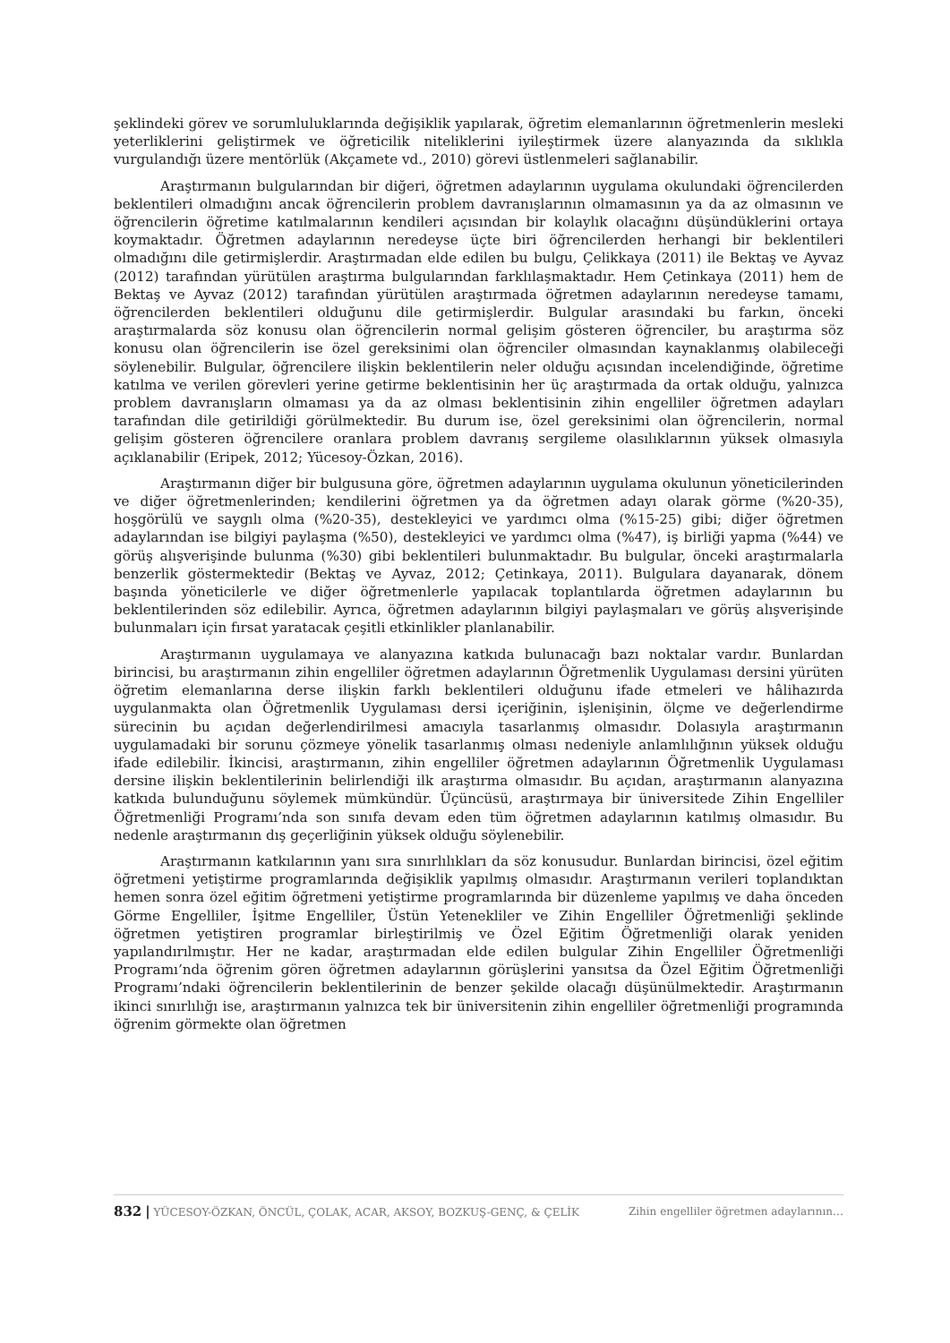şeklindeki görev ve sorumluluklarında değişiklik yapılarak, öğretim elemanlarının öğretmenlerin mesleki yeterliklerini geliştirmek ve öğreticilik niteliklerini iyileştirmek üzere alanyazında da sıklıkla vurgulandığı üzere mentörlük (Akçamete vd., 2010) görevi üstlenmeleri sağlanabilir.
Araştırmanın bulgularından bir diğeri, öğretmen adaylarının uygulama okulundaki öğrencilerden beklentileri olmadığını ancak öğrencilerin problem davranışlarının olmamasının ya da az olmasının ve öğrencilerin öğretime katılmalarının kendileri açısından bir kolaylık olacağını düşündüklerini ortaya koymaktadır. Öğretmen adaylarının neredeyse üçte biri öğrencilerden herhangi bir beklentileri olmadığını dile getirmişlerdir. Araştırmadan elde edilen bu bulgu, Çelikkaya (2011) ile Bektaş ve Ayvaz (2012) tarafından yürütülen araştırma bulgularından farklılaşmaktadır. Hem Çetinkaya (2011) hem de Bektaş ve Ayvaz (2012) tarafından yürütülen araştırmada öğretmen adaylarının neredeyse tamamı, öğrencilerden beklentileri olduğunu dile getirmişlerdir. Bulgular arasındaki bu farkın, önceki araştırmalarda söz konusu olan öğrencilerin normal gelişim gösteren öğrenciler, bu araştırma söz konusu olan öğrencilerin ise özel gereksinimi olan öğrenciler olmasından kaynaklanmış olabileceği söylenebilir. Bulgular, öğrencilere ilişkin beklentilerin neler olduğu açısından incelendiğinde, öğretime katılma ve verilen görevleri yerine getirme beklentisinin her üç araştırmada da ortak olduğu, yalnızca problem davranışların olmaması ya da az olması beklentisinin zihin engelliler öğretmen adayları tarafından dile getirildiği görülmektedir. Bu durum ise, özel gereksinimi olan öğrencilerin, normal gelişim gösteren öğrencilere oranlara problem davranış sergileme olasılıklarının yüksek olmasıyla açıklanabilir (Eripek, 2012; Yücesoy-Özkan, 2016).
Araştırmanın diğer bir bulgusuna göre, öğretmen adaylarının uygulama okulunun yöneticilerinden ve diğer öğretmenlerinden; kendilerini öğretmen ya da öğretmen adayı olarak görme (%20-35), hoşgörülü ve saygılı olma (%20-35), destekleyici ve yardımcı olma (%15-25) gibi; diğer öğretmen adaylarından ise bilgiyi paylaşma (%50), destekleyici ve yardımcı olma (%47), iş birliği yapma (%44) ve görüş alışverişinde bulunma (%30) gibi beklentileri bulunmaktadır. Bu bulgular, önceki araştırmalarla benzerlik göstermektedir (Bektaş ve Ayvaz, 2012; Çetinkaya, 2011). Bulgulara dayanarak, dönem başında yöneticilerle ve diğer öğretmenlerle yapılacak toplantılarda öğretmen adaylarının bu beklentilerinden söz edilebilir. Ayrıca, öğretmen adaylarının bilgiyi paylaşmaları ve görüş alışverişinde bulunmaları için fırsat yaratacak çeşitli etkinlikler planlanabilir.
Araştırmanın uygulamaya ve alanyazına katkıda bulunacağı bazı noktalar vardır. Bunlardan birincisi, bu araştırmanın zihin engelliler öğretmen adaylarının Öğretmenlik Uygulaması dersini yürüten öğretim elemanlarına derse ilişkin farklı beklentileri olduğunu ifade etmeleri ve hâlihazırda uygulanmakta olan Öğretmenlik Uygulaması dersi içeriğinin, işlenişinin, ölçme ve değerlendirme sürecinin bu açıdan değerlendirilmesi amacıyla tasarlanmış olmasıdır. Dolasıyla araştırmanın uygulamadaki bir sorunu çözmeye yönelik tasarlanmış olması nedeniyle anlamlılığının yüksek olduğu ifade edilebilir. İkincisi, araştırmanın, zihin engelliler öğretmen adaylarının Öğretmenlik Uygulaması dersine ilişkin beklentilerinin belirlendiği ilk araştırma olmasıdır. Bu açıdan, araştırmanın alanyazına katkıda bulunduğunu söylemek mümkündür. Üçüncüsü, araştırmaya bir üniversitede Zihin Engelliler Öğretmenliği Programı’nda son sınıfa devam eden tüm öğretmen adaylarının katılmış olmasıdır. Bu nedenle araştırmanın dış geçerliğinin yüksek olduğu söylenebilir.
Araştırmanın katkılarının yanı sıra sınırlılıkları da söz konusudur. Bunlardan birincisi, özel eğitim öğretmeni yetiştirme programlarında değişiklik yapılmış olmasıdır. Araştırmanın verileri toplandıktan hemen sonra özel eğitim öğretmeni yetiştirme programlarında bir düzenleme yapılmış ve daha önceden Görme Engelliler, İşitme Engelliler, Üstün Yetenekliler ve Zihin Engelliler Öğretmenliği şeklinde öğretmen yetiştiren programlar birleştirilmiş ve Özel Eğitim Öğretmenliği olarak yeniden yapılandırılmıştır. Her ne kadar, araştırmadan elde edilen bulgular Zihin Engelliler Öğretmenliği Programı’nda öğrenim gören öğretmen adaylarının görüşlerini yansıtsa da Özel Eğitim Öğretmenliği Programı’ndaki öğrencilerin beklentilerinin de benzer şekilde olacağı düşünülmektedir. Araştırmanın ikinci sınırlılığı ise, araştırmanın yalnızca tek bir üniversitenin zihin engelliler öğretmenliği programında öğrenim görmekte olan öğretmen
832 | YÜCESOY-ÖZKAN, ÖNCÜL, ÇOLAK, ACAR, AKSOY, BOZKUŞ-GENÇ, & ÇELİK Zihin engelliler öğretmen adaylarının…